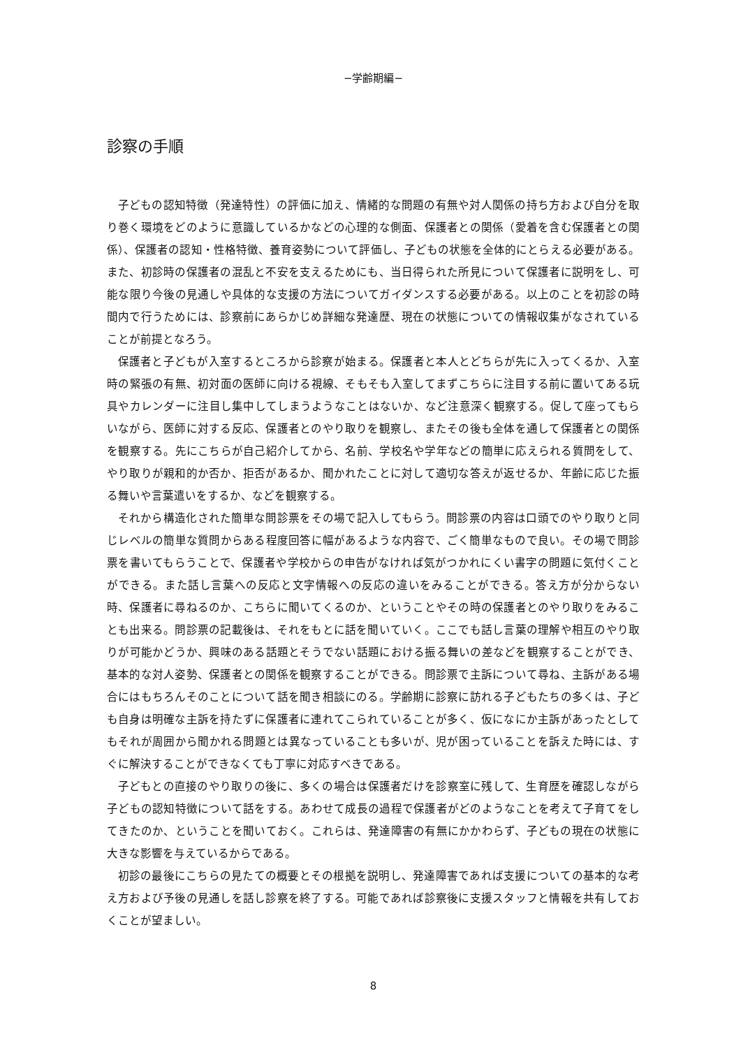−学齢期編−
診察の手順
子どもの認知特徴（発達特性）の評価に加え、情緒的な問題の有無や対人関係の持ち方および自分を取り巻く環境をどのように意識しているかなどの心理的な側面、保護者との関係（愛着を含む保護者との関係）、保護者の認知・性格特徴、養育姿勢について評価し、子どもの状態を全体的にとらえる必要がある。また、初診時の保護者の混乱と不安を支えるためにも、当日得られた所見について保護者に説明をし、可能な限り今後の見通しや具体的な支援の方法についてガイダンスする必要がある。以上のことを初診の時間内で行うためには、診察前にあらかじめ詳細な発達歴、現在の状態についての情報収集がなされていることが前提となろう。
保護者と子どもが入室するところから診察が始まる。保護者と本人とどちらが先に入ってくるか、入室時の緊張の有無、初対面の医師に向ける視線、そもそも入室してまずこちらに注目する前に置いてある玩具やカレンダーに注目し集中してしまうようなことはないか、など注意深く観察する。促して座ってもらいながら、医師に対する反応、保護者とのやり取りを観察し、またその後も全体を通して保護者との関係を観察する。先にこちらが自己紹介してから、名前、学校名や学年などの簡単に応えられる質問をして、やり取りが親和的か否か、拒否があるか、聞かれたことに対して適切な答えが返せるか、年齢に応じた振る舞いや言葉遣いをするか、などを観察する。
それから構造化された簡単な問診票をその場で記入してもらう。問診票の内容は口頭でのやり取りと同じレベルの簡単な質問からある程度回答に幅があるような内容で、ごく簡単なもので良い。その場で問診票を書いてもらうことで、保護者や学校からの申告がなければ気がつかれにくい書字の問題に気付くことができる。また話し言葉への反応と文字情報への反応の違いをみることができる。答え方が分からない時、保護者に尋ねるのか、こちらに聞いてくるのか、ということやその時の保護者とのやり取りをみることも出来る。問診票の記載後は、それをもとに話を聞いていく。ここでも話し言葉の理解や相互のやり取りが可能かどうか、興味のある話題とそうでない話題における振る舞いの差などを観察することができ、基本的な対人姿勢、保護者との関係を観察することができる。問診票で主訴について尋ね、主訴がある場合にはもちろんそのことについて話を聞き相談にのる。学齢期に診察に訪れる子どもたちの多くは、子ども自身は明確な主訴を持たずに保護者に連れてこられていることが多く、仮になにか主訴があったとしてもそれが周囲から聞かれる問題とは異なっていることも多いが、児が困っていることを訴えた時には、すぐに解決することができなくても丁寧に対応すべきである。
子どもとの直接のやり取りの後に、多くの場合は保護者だけを診察室に残して、生育歴を確認しながら子どもの認知特徴について話をする。あわせて成長の過程で保護者がどのようなことを考えて子育てをしてきたのか、ということを聞いておく。これらは、発達障害の有無にかかわらず、子どもの現在の状態に大きな影響を与えているからである。
初診の最後にこちらの見たての概要とその根拠を説明し、発達障害であれば支援についての基本的な考え方および予後の見通しを話し診察を終了する。可能であれば診察後に支援スタッフと情報を共有しておくことが望ましい。
8